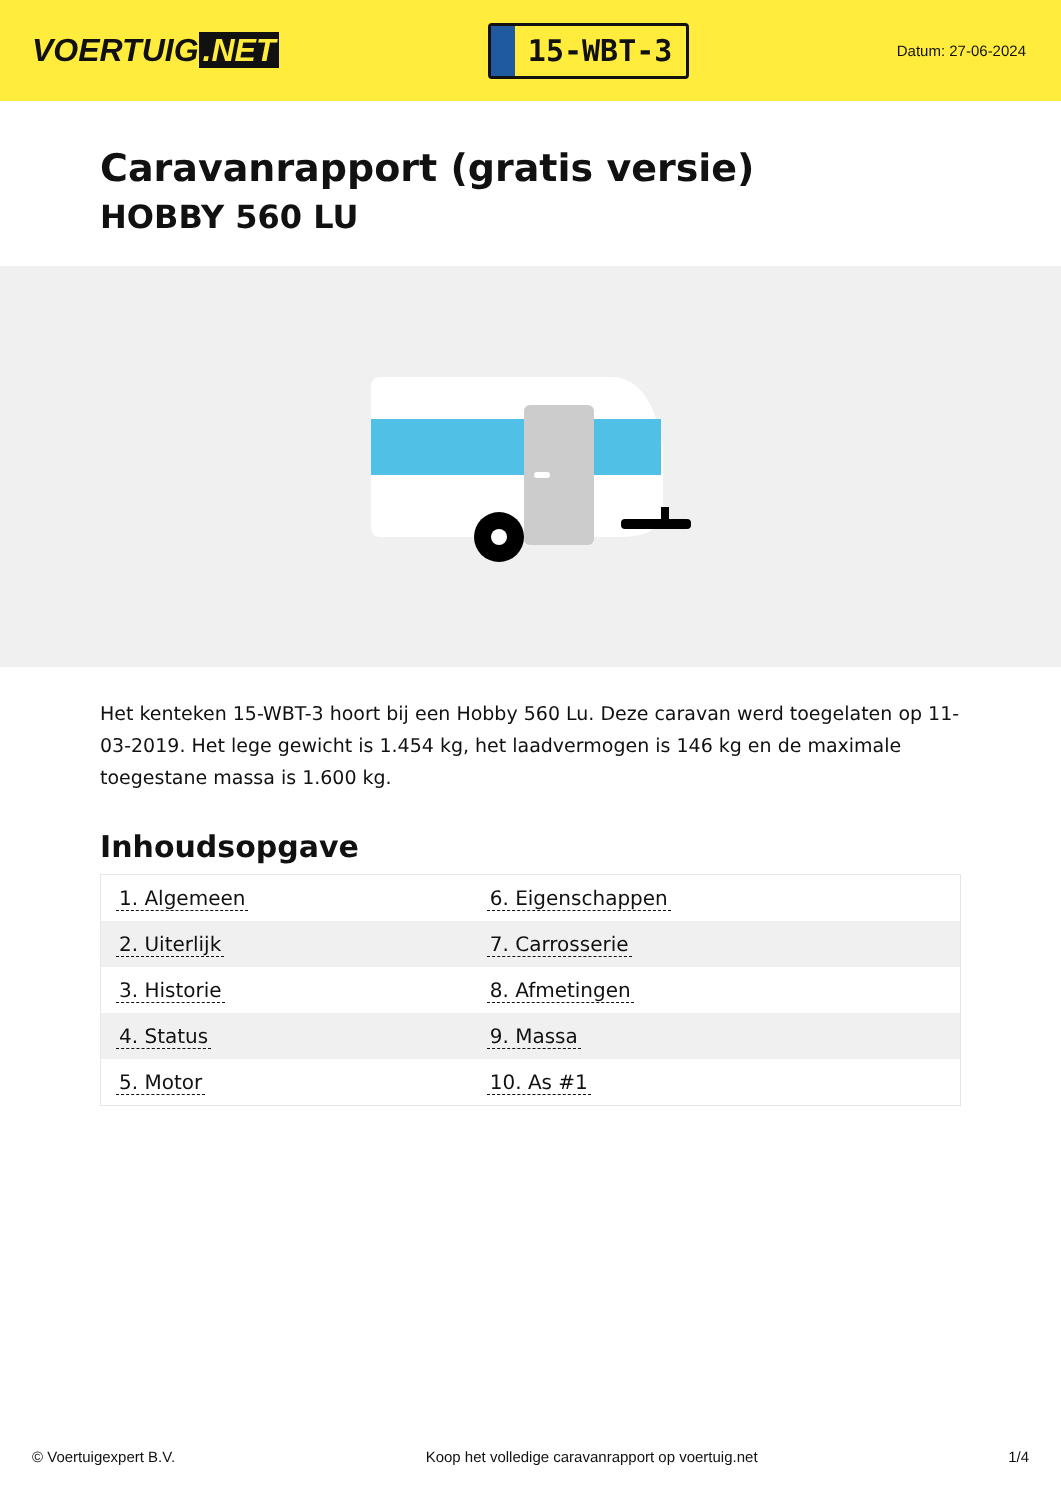VOERTUIG.NET
15-WBT-3
Datum: 27-06-2024
Caravanrapport (gratis versie)
HOBBY 560 LU
Het kenteken 15-WBT-3 hoort bij een Hobby 560 Lu. Deze caravan werd toegelaten op 11-03-2019. Het lege gewicht is 1.454 kg, het laadvermogen is 146 kg en de maximale toegestane massa is 1.600 kg.
Inhoudsopgave
| 1. Algemeen | 6. Eigenschappen |
| 2. Uiterlijk | 7. Carrosserie |
| 3. Historie | 8. Afmetingen |
| 4. Status | 9. Massa |
| 5. Motor | 10. As #1 |
© Voertuigexpert B.V. Koop het volledige caravanrapport op voertuig.net
1/4